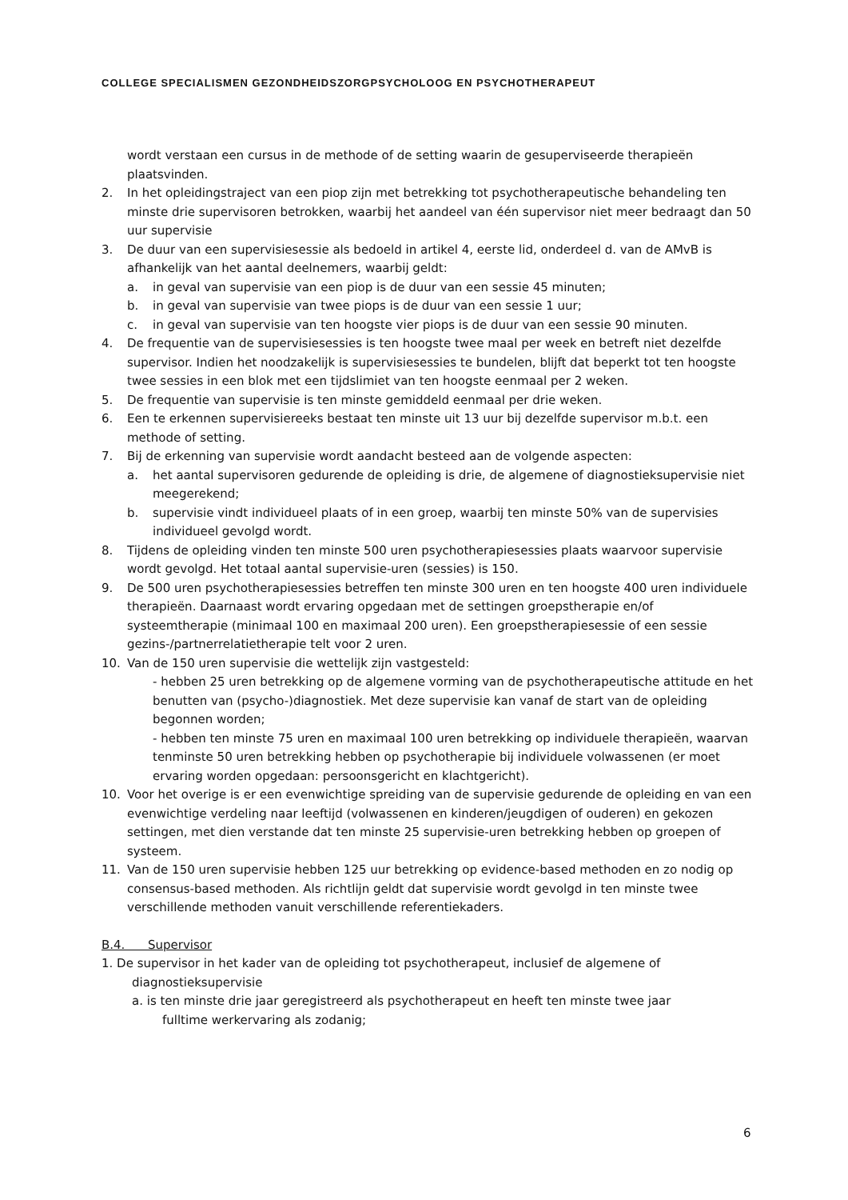COLLEGE SPECIALISMEN GEZONDHEIDSZORGPSYCHOLOOG EN PSYCHOTHERAPEUT
wordt verstaan een cursus in de methode of de setting waarin de gesuperviseerde therapieën plaatsvinden.
2. In het opleidingstraject van een piop zijn met betrekking tot psychotherapeutische behandeling ten minste drie supervisoren betrokken, waarbij het aandeel van één supervisor niet meer bedraagt dan 50 uur supervisie
3. De duur van een supervisiesessie als bedoeld in artikel 4, eerste lid, onderdeel d. van de AMvB is afhankelijk van het aantal deelnemers, waarbij geldt:
a. in geval van supervisie van een piop is de duur van een sessie 45 minuten;
b. in geval van supervisie van twee piops is de duur van een sessie 1 uur;
c. in geval van supervisie van ten hoogste vier piops is de duur van een sessie 90 minuten.
4. De frequentie van de supervisiesessies is ten hoogste twee maal per week en betreft niet dezelfde supervisor. Indien het noodzakelijk is supervisiesessies te bundelen, blijft dat beperkt tot ten hoogste twee sessies in een blok met een tijdslimiet van ten hoogste eenmaal per 2 weken.
5. De frequentie van supervisie is ten minste gemiddeld eenmaal per drie weken.
6. Een te erkennen supervisiereeks bestaat ten minste uit 13 uur bij dezelfde supervisor m.b.t. een methode of setting.
7. Bij de erkenning van supervisie wordt aandacht besteed aan de volgende aspecten:
a. het aantal supervisoren gedurende de opleiding is drie, de algemene of diagnostieksupervisie niet meegerekend;
b. supervisie vindt individueel plaats of in een groep, waarbij ten minste 50% van de supervisies individueel gevolgd wordt.
8. Tijdens de opleiding vinden ten minste 500 uren psychotherapiesessies plaats waarvoor supervisie wordt gevolgd. Het totaal aantal supervisie-uren (sessies) is 150.
9. De 500 uren psychotherapiesessies betreffen ten minste 300 uren en ten hoogste 400 uren individuele therapieën. Daarnaast wordt ervaring opgedaan met de settingen groepstherapie en/of systeemtherapie (minimaal 100 en maximaal 200 uren). Een groepstherapiesessie of een sessie gezins-/partnerrelatietherapie telt voor 2 uren.
10. Van de 150 uren supervisie die wettelijk zijn vastgesteld:
- hebben 25 uren betrekking op de algemene vorming van de psychotherapeutische attitude en het benutten van (psycho-)diagnostiek. Met deze supervisie kan vanaf de start van de opleiding begonnen worden;
- hebben ten minste 75 uren en maximaal 100 uren betrekking op individuele therapieën, waarvan tenminste 50 uren betrekking hebben op psychotherapie bij individuele volwassenen (er moet ervaring worden opgedaan: persoonsgericht en klachtgericht).
10. Voor het overige is er een evenwichtige spreiding van de supervisie gedurende de opleiding en van een evenwichtige verdeling naar leeftijd (volwassenen en kinderen/jeugdigen of ouderen) en gekozen settingen, met dien verstande dat ten minste 25 supervisie-uren betrekking hebben op groepen of systeem.
11. Van de 150 uren supervisie hebben 125 uur betrekking op evidence-based methoden en zo nodig op consensus-based methoden. Als richtlijn geldt dat supervisie wordt gevolgd in ten minste twee verschillende methoden vanuit verschillende referentiekaders.
B.4. Supervisor
1. De supervisor in het kader van de opleiding tot psychotherapeut, inclusief de algemene of
diagnostieksupervisie
a. is ten minste drie jaar geregistreerd als psychotherapeut en heeft ten minste twee jaar
fulltime werkervaring als zodanig;
6